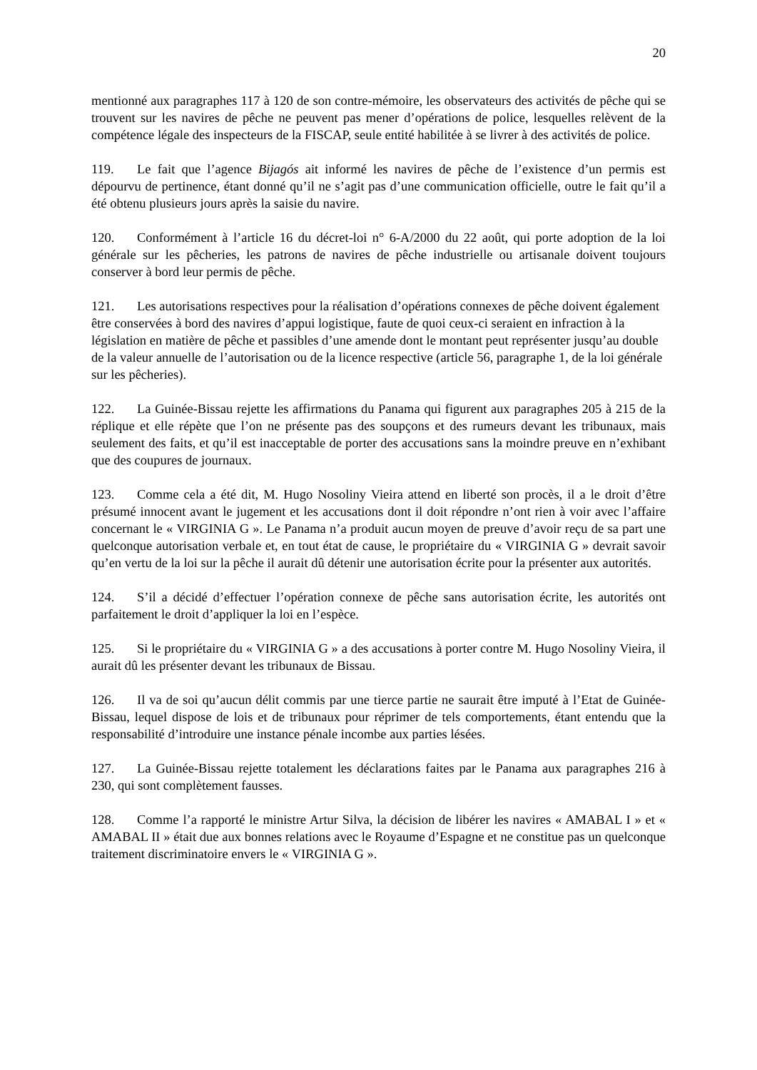20
mentionné aux paragraphes 117 à 120 de son contre-mémoire, les observateurs des activités de pêche qui se trouvent sur les navires de pêche ne peuvent pas mener d’opérations de police, lesquelles relèvent de la compétence légale des inspecteurs de la FISCAP, seule entité habilitée à se livrer à des activités de police.
119. Le fait que l’agence Bijagós ait informé les navires de pêche de l’existence d’un permis est dépourvu de pertinence, étant donné qu’il ne s’agit pas d’une communication officielle, outre le fait qu’il a été obtenu plusieurs jours après la saisie du navire.
120. Conformément à l’article 16 du décret-loi n° 6-A/2000 du 22 août, qui porte adoption de la loi générale sur les pêcheries, les patrons de navires de pêche industrielle ou artisanale doivent toujours conserver à bord leur permis de pêche.
121. Les autorisations respectives pour la réalisation d’opérations connexes de pêche doivent également être conservées à bord des navires d’appui logistique, faute de quoi ceux-ci seraient en infraction à la législation en matière de pêche et passibles d’une amende dont le montant peut représenter jusqu’au double de la valeur annuelle de l’autorisation ou de la licence respective (article 56, paragraphe 1, de la loi générale sur les pêcheries).
122. La Guinée-Bissau rejette les affirmations du Panama qui figurent aux paragraphes 205 à 215 de la réplique et elle répète que l’on ne présente pas des soupçons et des rumeurs devant les tribunaux, mais seulement des faits, et qu’il est inacceptable de porter des accusations sans la moindre preuve en n’exhibant que des coupures de journaux.
123. Comme cela a été dit, M. Hugo Nosoliny Vieira attend en liberté son procès, il a le droit d’être présumé innocent avant le jugement et les accusations dont il doit répondre n’ont rien à voir avec l’affaire concernant le « VIRGINIA G ». Le Panama n’a produit aucun moyen de preuve d’avoir reçu de sa part une quelconque autorisation verbale et, en tout état de cause, le propriétaire du « VIRGINIA G » devrait savoir qu’en vertu de la loi sur la pêche il aurait dû détenir une autorisation écrite pour la présenter aux autorités.
124. S’il a décidé d’effectuer l’opération connexe de pêche sans autorisation écrite, les autorités ont parfaitement le droit d’appliquer la loi en l’espèce.
125. Si le propriétaire du « VIRGINIA G » a des accusations à porter contre M. Hugo Nosoliny Vieira, il aurait dû les présenter devant les tribunaux de Bissau.
126. Il va de soi qu’aucun délit commis par une tierce partie ne saurait être imputé à l’Etat de Guinée-Bissau, lequel dispose de lois et de tribunaux pour réprimer de tels comportements, étant entendu que la responsabilité d’introduire une instance pénale incombe aux parties lésées.
127. La Guinée-Bissau rejette totalement les déclarations faites par le Panama aux paragraphes 216 à 230, qui sont complètement fausses.
128. Comme l’a rapporté le ministre Artur Silva, la décision de libérer les navires « AMABAL I » et « AMABAL II » était due aux bonnes relations avec le Royaume d’Espagne et ne constitue pas un quelconque traitement discriminatoire envers le « VIRGINIA G ».